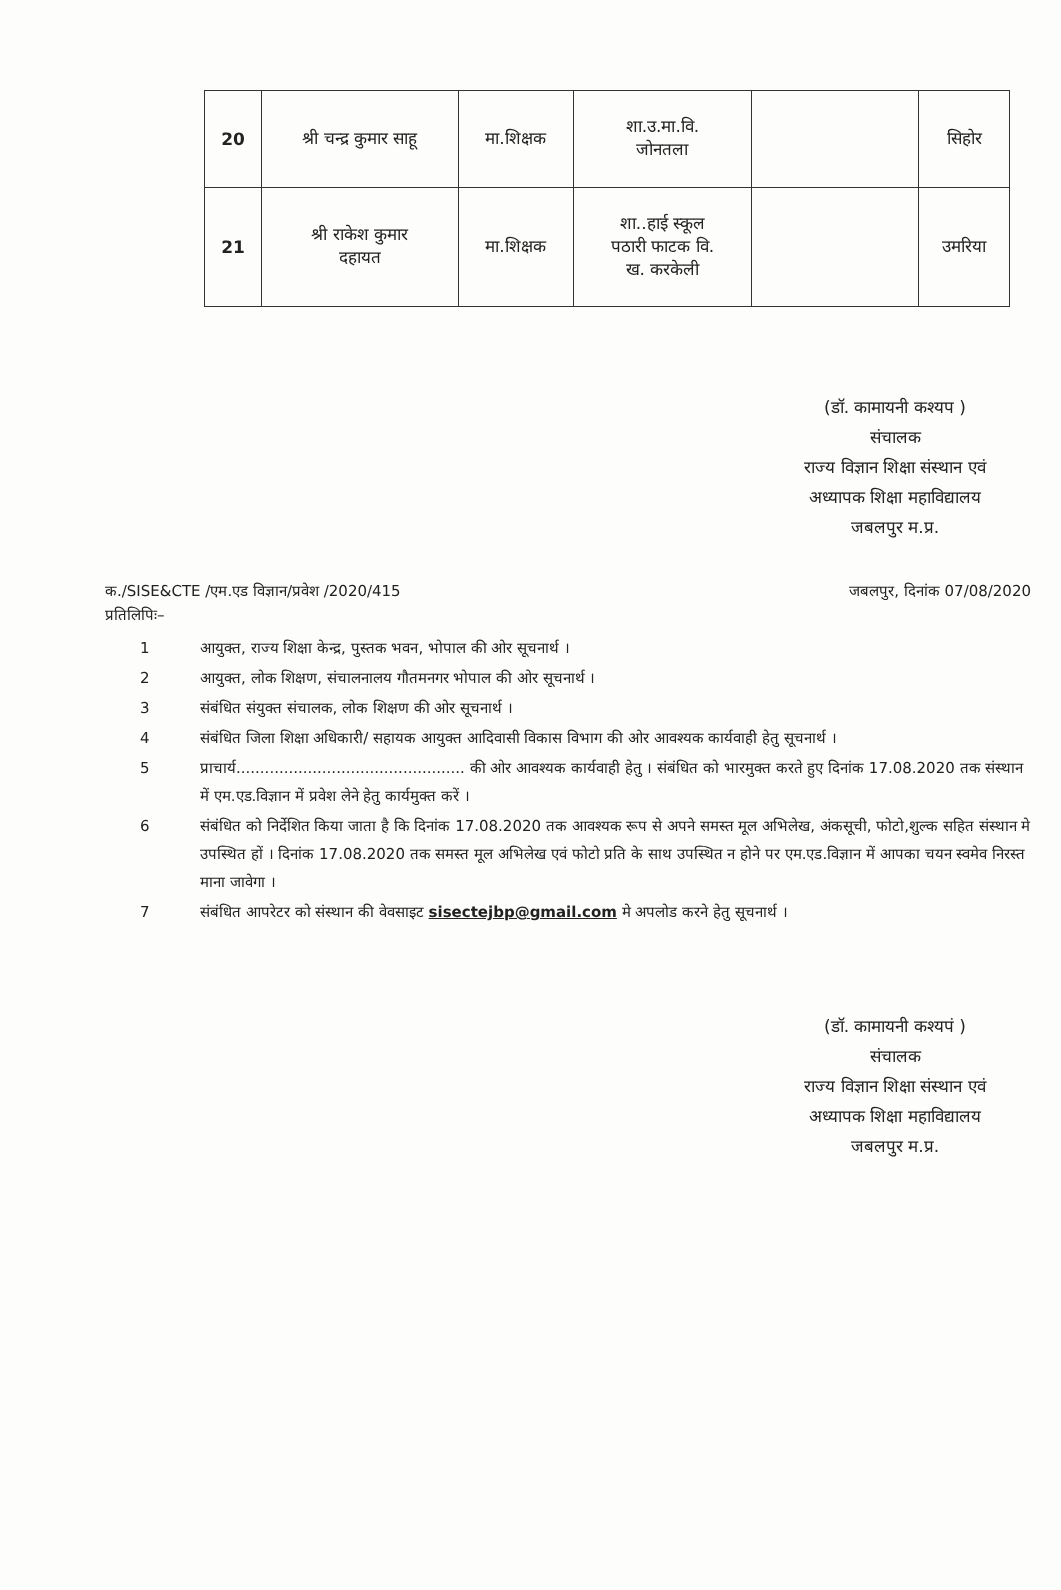| 20 | श्री चन्द्र कुमार साहू | मा.शिक्षक | शा.उ.मा.वि. जोनतला | | सिहोर |
| 21 | श्री राकेश कुमार दहायत | मा.शिक्षक | शा..हाई स्कूल पठारी फाटक वि. ख. करकेली | | उमरिया |
(डॉ. कामायनी कश्यप )
संचालक
राज्य विज्ञान शिक्षा संस्थान एवं
अध्यापक शिक्षा महाविद्यालय
जबलपुर म.प्र.
क./SISE&CTE /एम.एड विज्ञान/प्रवेश /2020/415 जबलपुर, दिनांक 07/08/2020
प्रतिलिपिः–
1 आयुक्त, राज्य शिक्षा केन्द्र, पुस्तक भवन, भोपाल की ओर सूचनार्थ ।
2 आयुक्त, लोक शिक्षण, संचालनालय गौतमनगर भोपाल की ओर सूचनार्थ ।
3 संबंधित संयुक्त संचालक, लोक शिक्षण की ओर सूचनार्थ ।
4 संबंधित जिला शिक्षा अधिकारी/ सहायक आयुक्त आदिवासी विकास विभाग की ओर आवश्यक कार्यवाही हेतु सूचनार्थ ।
5 प्राचार्य................................................ की ओर आवश्यक कार्यवाही हेतु । संबंधित को भारमुक्त करते हुए दिनांक 17.08.2020 तक संस्थान में एम.एड.विज्ञान में प्रवेश लेने हेतु कार्यमुक्त करें ।
6 संबंधित को निर्देशित किया जाता है कि दिनांक 17.08.2020 तक आवश्यक रूप से अपने समस्त मूल अभिलेख, अंकसूची, फोटो,शुल्क सहित संस्थान मे उपस्थित हों । दिनांक 17.08.2020 तक समस्त मूल अभिलेख एवं फोटो प्रति के साथ उपस्थित न होने पर एम.एड.विज्ञान में आपका चयन स्वमेव निरस्त माना जावेगा ।
7 संबंधित आपरेटर को संस्थान की वेवसाइट sisectejbp@gmail.com मे अपलोड करने हेतु सूचनार्थ ।
(डॉ. कामायनी कश्यपं )
संचालक
राज्य विज्ञान शिक्षा संस्थान एवं
अध्यापक शिक्षा महाविद्यालय
जबलपुर म.प्र.